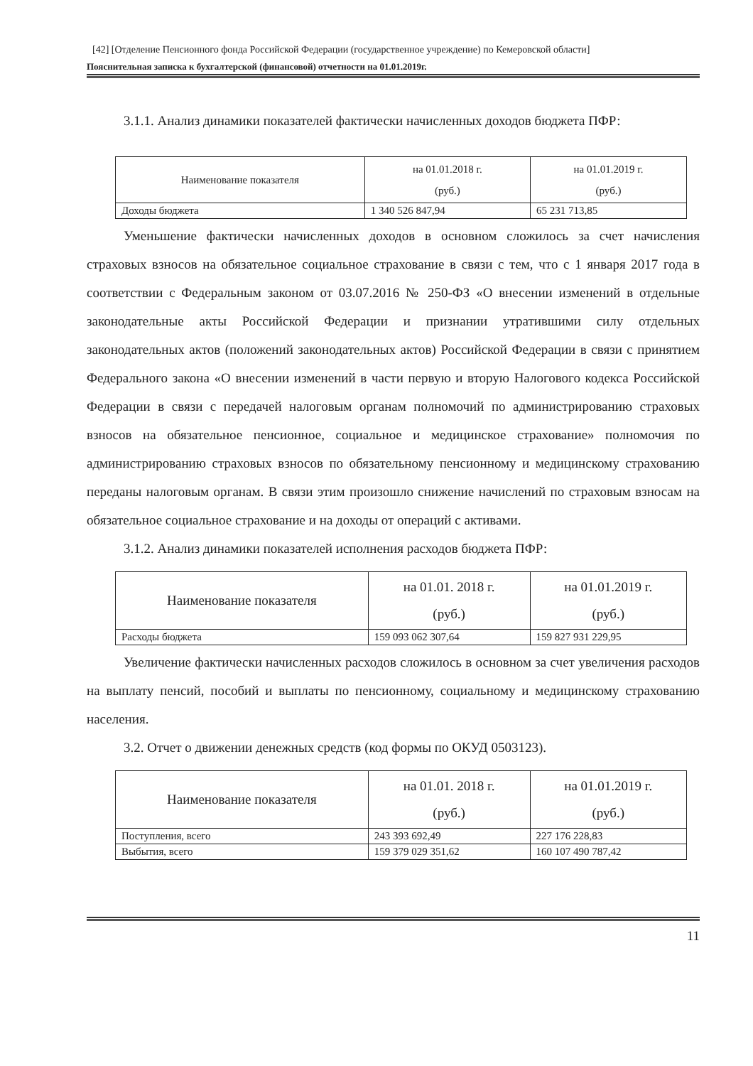[42] [Отделение Пенсионного фонда Российской Федерации (государственное учреждение) по Кемеровской области]
Пояснительная записка к бухгалтерской (финансовой) отчетности на 01.01.2019г.
3.1.1. Анализ динамики показателей фактически начисленных доходов бюджета ПФР:
| Наименование показателя | на 01.01.2018 г. (руб.) | на 01.01.2019 г. (руб.) |
| --- | --- | --- |
| Доходы бюджета | 1 340 526 847,94 | 65 231 713,85 |
Уменьшение фактически начисленных доходов в основном сложилось за счет начисления страховых взносов на обязательное социальное страхование в связи с тем, что с 1 января 2017 года в соответствии с Федеральным законом от 03.07.2016 № 250-ФЗ «О внесении изменений в отдельные законодательные акты Российской Федерации и признании утратившими силу отдельных законодательных актов (положений законодательных актов) Российской Федерации в связи с принятием Федерального закона «О внесении изменений в части первую и вторую Налогового кодекса Российской Федерации в связи с передачей налоговым органам полномочий по администрированию страховых взносов на обязательное пенсионное, социальное и медицинское страхование» полномочия по администрированию страховых взносов по обязательному пенсионному и медицинскому страхованию переданы налоговым органам. В связи этим произошло снижение начислений по страховым взносам на обязательное социальное страхование и на доходы от операций с активами.
3.1.2. Анализ динамики показателей исполнения расходов бюджета ПФР:
| Наименование показателя | на 01.01. 2018 г. (руб.) | на 01.01.2019 г. (руб.) |
| --- | --- | --- |
| Расходы бюджета | 159 093 062 307,64 | 159 827 931 229,95 |
Увеличение фактически начисленных расходов сложилось в основном за счет увеличения расходов на выплату пенсий, пособий и выплаты по пенсионному, социальному и медицинскому страхованию населения.
3.2. Отчет о движении денежных средств (код формы по ОКУД 0503123).
| Наименование показателя | на 01.01. 2018 г. (руб.) | на 01.01.2019 г. (руб.) |
| --- | --- | --- |
| Поступления, всего | 243 393 692,49 | 227 176 228,83 |
| Выбытия, всего | 159 379 029 351,62 | 160 107 490 787,42 |
11